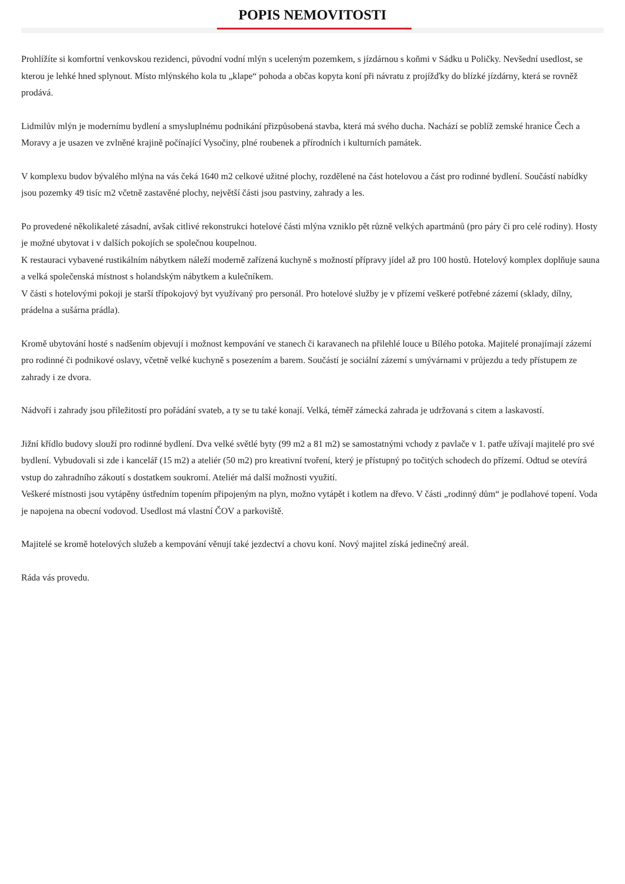POPIS NEMOVITOSTI
Prohlížíte si komfortní venkovskou rezidenci, původní vodní mlýn s uceleným pozemkem, s jízdárnou s koňmi v Sádku u Poličky. Nevšední usedlost, se kterou je lehké hned splynout. Místo mlýnského kola tu „klape“ pohoda a občas kopyta koní při návratu z projížďky do blízké jízdárny, která se rovněž prodává.
Lidmilův mlýn je modernímu bydlení a smysluplnému podnikání přizpůsobená stavba, která má svého ducha. Nachází se poblíž zemské hranice Čech a Moravy a je usazen ve zvlněné krajině počínající Vysočiny, plné roubenek a přírodních i kulturních památek.
V komplexu budov bývalého mlýna na vás čeká 1640 m2 celkové užitné plochy, rozdělené na část hotelovou a část pro rodinné bydlení. Součástí nabídky jsou pozemky 49 tisíc m2 včetně zastavěné plochy, největší části jsou pastviny, zahrady a les.
Po provedené několikaleté zásadní, avšak citlivé rekonstrukci hotelové části mlýna vzniklo pět různě velkých apartmánů (pro páry či pro celé rodiny). Hosty je možné ubytovat i v dalších pokojích se společnou koupelnou.
K restauraci vybavené rustikálním nábytkem náleží moderně zařízená kuchyně s možností přípravy jídel až pro 100 hostů. Hotelový komplex doplňuje sauna a velká společenská místnost s holandským nábytkem a kulečníkem.
V části s hotelovými pokoji je starší třípokojový byt využívaný pro personál. Pro hotelové služby je v přízemí veškeré potřebné zázemí (sklady, dílny, prádelna a sušárna prádla).
Kromě ubytování hosté s nadšením objevují i možnost kempování ve stanech či karavanech na přilehlé louce u Bílého potoka. Majitelé pronajímají zázemí pro rodinné či podnikové oslavy, včetně velké kuchyně s posezením a barem. Součástí je sociální zázemí s umývárnami v průjezdu a tedy přístupem ze zahrady i ze dvora.
Nádvoří i zahrady jsou příležitostí pro pořádání svateb, a ty se tu také konají. Velká, téměř zámecká zahrada je udržovaná s citem a laskavostí.
Jižní křídlo budovy slouží pro rodinné bydlení. Dva velké světlé byty (99 m2 a 81 m2) se samostatnými vchody z pavlače v 1. patře užívají majitelé pro své bydlení. Vybudovali si zde i kancelář (15 m2) a ateliér (50 m2) pro kreativní tvoření, který je přístupný po točitých schodech do přízemí. Odtud se otevírá vstup do zahradního zákoutí s dostatkem soukromí. Ateliér má další možnosti využití.
Veškeré místnosti jsou vytápěny ústředním topením připojeným na plyn, možno vytápět i kotlem na dřevo. V části „rodinný dům“ je podlahové topení. Voda je napojena na obecní vodovod. Usedlost má vlastní ČOV a parkoviště.
Majitelé se kromě hotelových služeb a kempování věnují také jezdectví a chovu koní. Nový majitel získá jedinečný areál.
Ráda vás provedu.